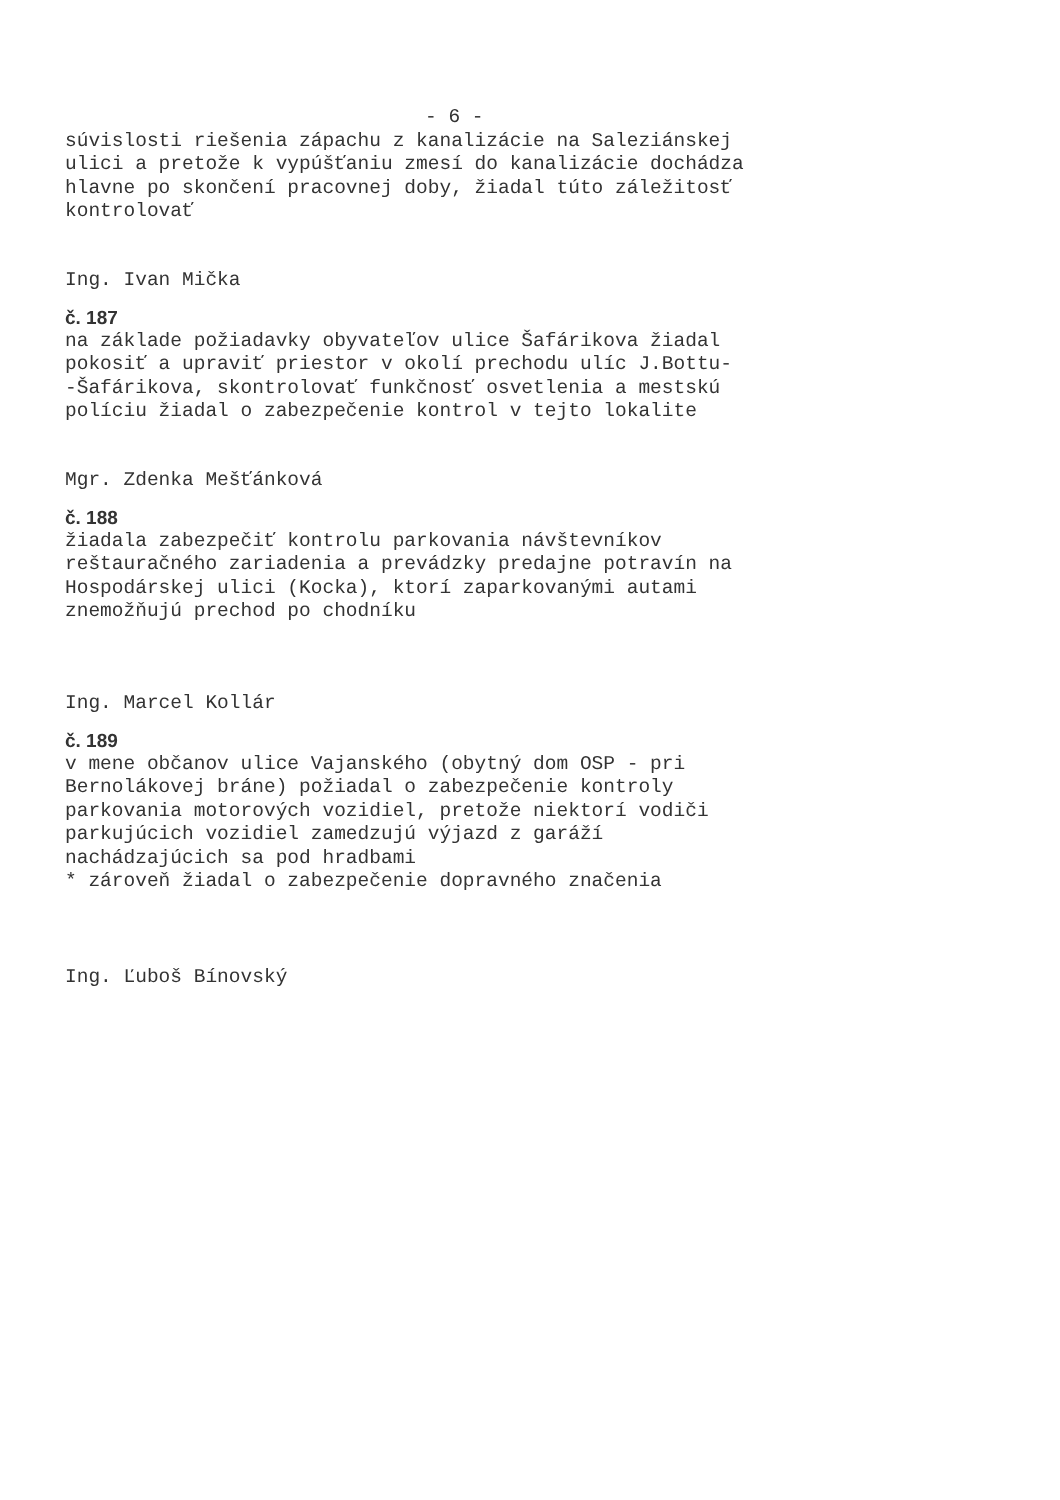- 6 -
súvislosti riešenia zápachu z kanalizácie na Saleziánskej
ulici a pretože k vypúšťaniu zmesí do kanalizácie dochádza
hlavne po skončení pracovnej doby, žiadal túto záležitosť
kontrolovať
Ing. Ivan Mička
č. 187
na základe požiadavky obyvateľov ulice Šafárikova žiadal
pokosiť a upraviť priestor v okolí prechodu ulíc J.Bottu-
-Šafárikova, skontrolovať funkčnosť osvetlenia a mestskú
políciu žiadal o zabezpečenie kontrol v tejto lokalite
Mgr. Zdenka Mešťánková
č. 188
žiadala zabezpečiť kontrolu parkovania návštevníkov
reštauračného zariadenia a prevádzky predajne potravín na
Hospodárskej ulici (Kocka), ktorí zaparkovanými autami
znemožňujú prechod po chodníku
Ing. Marcel Kollár
č. 189
v mene občanov ulice Vajanského (obytný dom OSP - pri
Bernolákovej bráne) požiadal o zabezpečenie kontroly
parkovania motorových vozidiel, pretože niektorí vodiči
parkujúcich vozidiel zamedzujú výjazd z garáží
nachádzajúcich sa pod hradbami
* zároveň žiadal o zabezpečenie dopravného značenia
Ing. Ľuboš Bínovský